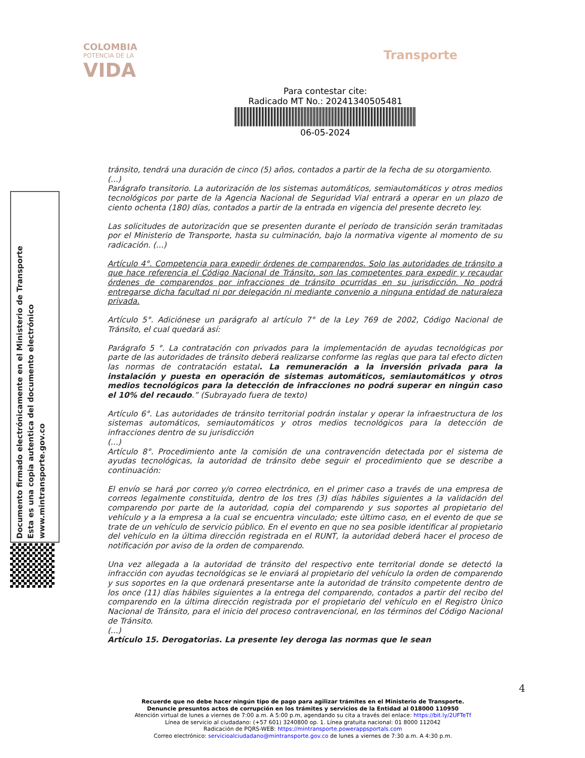COLOMBIA
POTENCIA DE LA
VIDA
Transporte
Para contestar cite:
Radicado MT No.: 20241340505481
06-05-2024
Documento firmado electrónicamente en el Ministerio de Transporte
Esta es una copia autentica del documento electrónico
www.mintransporte.gov.co
tránsito, tendrá una duración de cinco (5) años, contados a partir de la fecha de su otorgamiento.
(...)
Parágrafo transitorio. La autorización de los sistemas automáticos, semiautomáticos y otros medios tecnológicos por parte de la Agencia Nacional de Seguridad Vial entrará a operar en un plazo de ciento ochenta (180) días, contados a partir de la entrada en vigencia del presente decreto ley.
Las solicitudes de autorización que se presenten durante el período de transición serán tramitadas por el Ministerio de Transporte, hasta su culminación, bajo la normativa vigente al momento de su radicación. (...)
Artículo 4°. Competencia para expedir órdenes de comparendos. Solo las autoridades de tránsito a que hace referencia el Código Nacional de Tránsito, son las competentes para expedir y recaudar órdenes de comparendos por infracciones de tránsito ocurridas en su jurisdicción. No podrá entregarse dicha facultad ni por delegación ni mediante convenio a ninguna entidad de naturaleza privada.
Artículo 5°. Adiciónese un parágrafo al artículo 7° de la Ley 769 de 2002, Código Nacional de Tránsito, el cual quedará así:
Parágrafo 5 °. La contratación con privados para la implementación de ayudas tecnológicas por parte de las autoridades de tránsito deberá realizarse conforme las reglas que para tal efecto dicten las normas de contratación estatal. La remuneración a la inversión privada para la instalación y puesta en operación de sistemas automáticos, semiautomáticos y otros medios tecnológicos para la detección de infracciones no podrá superar en ningún caso el 10% del recaudo.” (Subrayado fuera de texto)
Artículo 6°. Las autoridades de tránsito territorial podrán instalar y operar la infraestructura de los sistemas automáticos, semiautomáticos y otros medios tecnológicos para la detección de infracciones dentro de su jurisdicción
(...)
Artículo 8°. Procedimiento ante la comisión de una contravención detectada por el sistema de ayudas tecnológicas, la autoridad de tránsito debe seguir el procedimiento que se describe a continuación:
El envío se hará por correo y/o correo electrónico, en el primer caso a través de una empresa de correos legalmente constituida, dentro de los tres (3) días hábiles siguientes a la validación del comparendo por parte de la autoridad, copia del comparendo y sus soportes al propietario del vehículo y a la empresa a la cual se encuentra vinculado; este último caso, en el evento de que se trate de un vehículo de servicio público. En el evento en que no sea posible identificar al propietario del vehículo en la última dirección registrada en el RUNT, la autoridad deberá hacer el proceso de notificación por aviso de la orden de comparendo.
Una vez allegada a la autoridad de tránsito del respectivo ente territorial donde se detectó la infracción con ayudas tecnológicas se le enviará al propietario del vehículo la orden de comparendo y sus soportes en la que ordenará presentarse ante la autoridad de tránsito competente dentro de los once (11) días hábiles siguientes a la entrega del comparendo, contados a partir del recibo del comparendo en la última dirección registrada por el propietario del vehículo en el Registro Único Nacional de Tránsito, para el inicio del proceso contravencional, en los términos del Código Nacional de Tránsito.
(...)
Artículo 15. Derogatorias. La presente ley deroga las normas que le sean
4
Recuerde que no debe hacer ningún tipo de pago para agilizar trámites en el Ministerio de Transporte.
Denuncie presuntos actos de corrupción en los trámites y servicios de la Entidad al 018000 110950
Atención virtual de lunes a viernes de 7:00 a.m. A 5:00 p.m, agendando su cita a través del enlace: https://bit.ly/2UFTeTf
Línea de servicio al ciudadano: (+57 601) 3240800 op. 1. Línea gratuita nacional: 01 8000 112042
Radicación de PQRS-WEB: https://mintransporte.powerappsportals.com
Correo electrónico: servicioalciudadano@mintransporte.gov.co de lunes a viernes de 7:30 a.m. A 4:30 p.m.